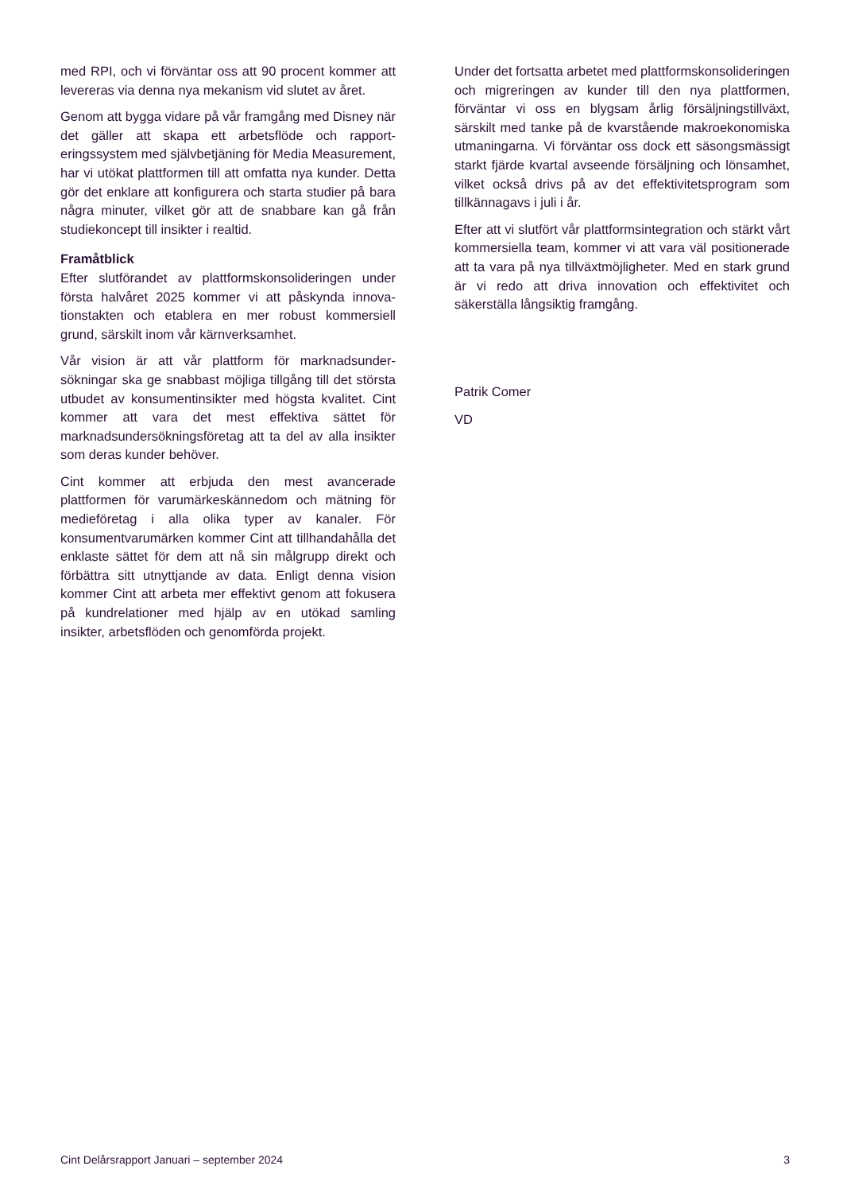med RPI, och vi förväntar oss att 90 procent kommer att levereras via denna nya mekanism vid slutet av året.
Genom att bygga vidare på vår framgång med Disney när det gäller att skapa ett arbetsflöde och rapport­eringssystem med självbetjäning för Media Measurement, har vi utökat plattformen till att omfatta nya kunder. Detta gör det enklare att konfigurera och starta studier på bara några minuter, vilket gör att de snabbare kan gå från studiekoncept till insikter i realtid.
Framåtblick
Efter slutförandet av plattformskonsolideringen under första halvåret 2025 kommer vi att påskynda innova­tionstakten och etablera en mer robust kommersiell grund, särskilt inom vår kärnverksamhet.
Vår vision är att vår plattform för marknadsunder­sökningar ska ge snabbast möjliga tillgång till det största utbudet av konsumentinsikter med högsta kvalitet. Cint kommer att vara det mest effektiva sättet för marknadsundersökningsföretag att ta del av alla insikter som deras kunder behöver.
Cint kommer att erbjuda den mest avancerade plattformen för varumärkeskännedom och mätning för medieföretag i alla olika typer av kanaler. För konsumentvarumärken kommer Cint att tillhandahålla det enklaste sättet för dem att nå sin målgrupp direkt och förbättra sitt utnyttjande av data. Enligt denna vision kommer Cint att arbeta mer effektivt genom att fokusera på kundrelationer med hjälp av en utökad samling insikter, arbetsflöden och genomförda projekt.
Under det fortsatta arbetet med plattformskonsoli­deringen och migreringen av kunder till den nya platt­formen, förväntar vi oss en blygsam årlig försälj­ningstillväxt, särskilt med tanke på de kvarstående makroekonomiska utmaningarna. Vi förväntar oss dock ett säsongsmässigt starkt fjärde kvartal avse­ende försäljning och lönsamhet, vilket också drivs på av det effektivitetsprogram som tillkännagavs i juli i år.
Efter att vi slutfört vår plattformsintegration och stärkt vårt kommersiella team, kommer vi att vara väl positionerade att ta vara på nya tillväxtmöjligheter. Med en stark grund är vi redo att driva innovation och effektivitet och säkerställa långsiktig framgång.
Patrik Comer
VD
Cint Delårsrapport Januari – september 2024 3